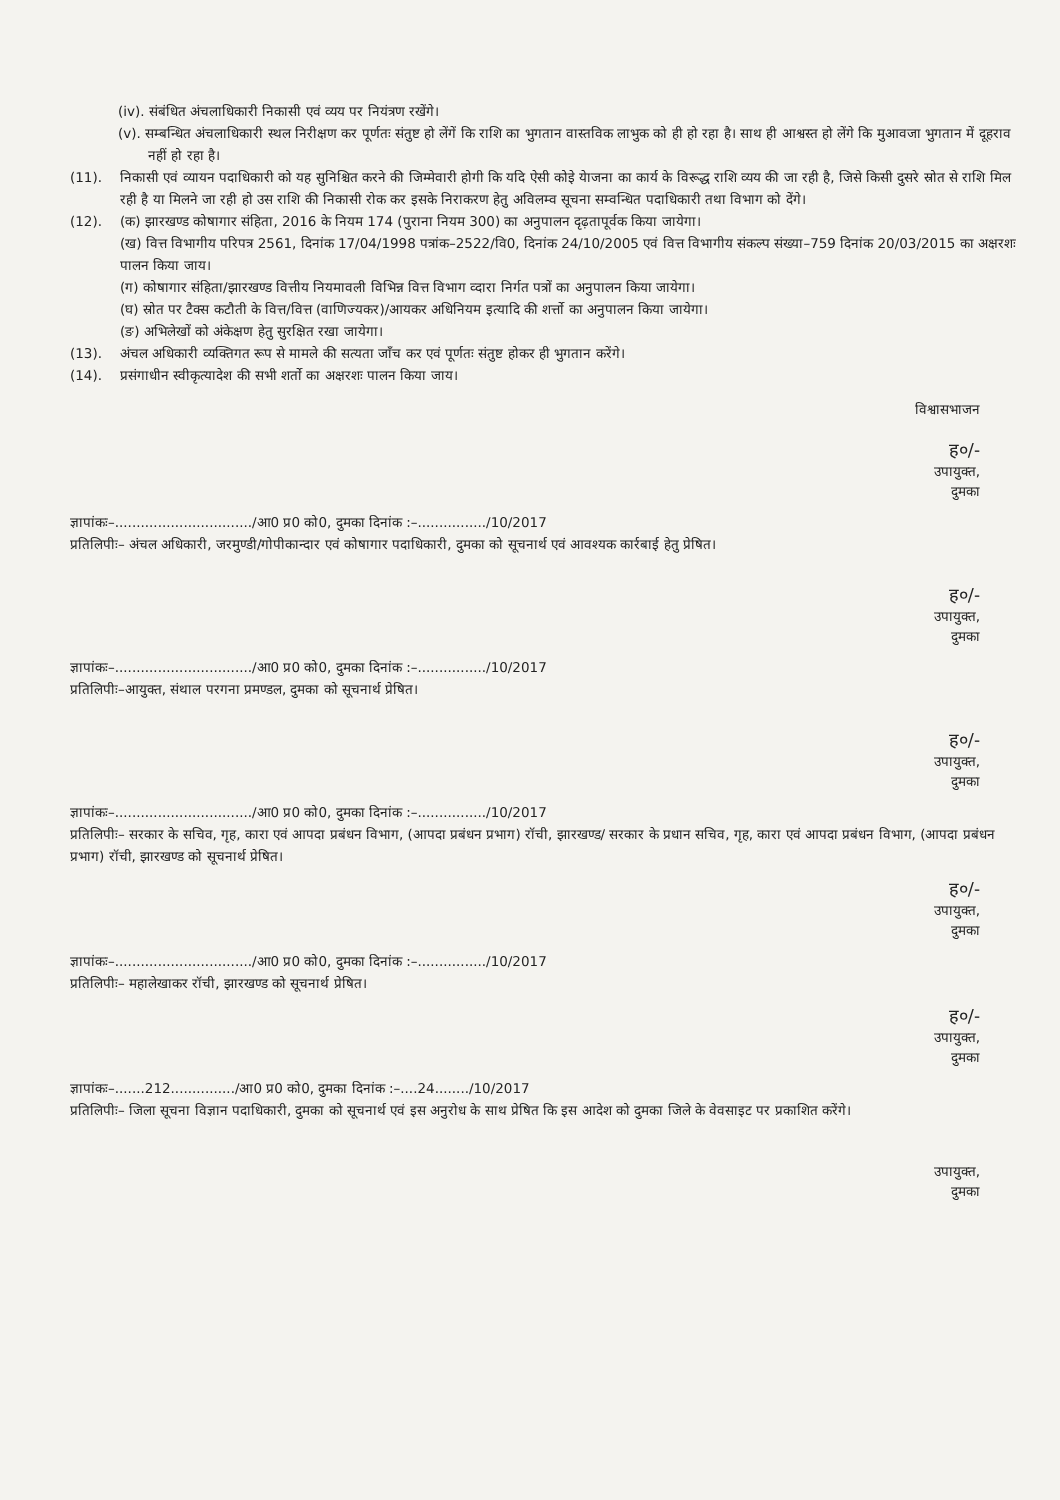(iv). संबंधित अंचलाधिकारी निकासी एवं व्यय पर नियंत्रण रखेंगे।
(v). सम्बन्धित अंचलाधिकारी स्थल निरीक्षण कर पूर्णतः संतुष्ट हो लेंगें कि राशि का भुगतान वास्तविक लाभुक को ही हो रहा है। साथ ही आश्वस्त हो लेंगे कि मुआवजा भुगतान में दूहराव नहीं हो रहा है।
(11). निकासी एवं व्यायन पदाधिकारी को यह सुनिश्चित करने की जिम्मेवारी होगी कि यदि ऐसी कोइे येाजना का कार्य के विरूद्ध राशि व्यय की जा रही है, जिसे किसी दुसरे स्रोत से राशि मिल रही है या मिलने जा रही हो उस राशि की निकासी रोक कर इसके निराकरण हेतु अविलम्व सूचना सम्वन्धित पदाधिकारी तथा विभाग को देंगे।
(12). (क) झारखण्ड कोषागार संहिता, 2016 के नियम 174 (पुराना नियम 300) का अनुपालन दृढ़तापूर्वक किया जायेगा।
(ख) वित्त विभागीय परिपत्र 2561, दिनांक 17/04/1998 पत्रांक–2522/वि0, दिनांक 24/10/2005 एवं वित्त विभागीय संकल्प संख्या–759 दिनांक 20/03/2015 का अक्षरशः पालन किया जाय।
(ग) कोषागार संहिता/झारखण्ड वित्तीय नियमावली विभिन्न वित्त विभाग व्दारा निर्गत पत्रों का अनुपालन किया जायेगा।
(घ) स्रोत पर टैक्स कटौती के वित्त/वित्त (वाणिज्यकर)/आयकर अधिनियम इत्यादि की शर्त्तो का अनुपालन किया जायेगा।
(ङ) अभिलेखों को अंकेक्षण हेतु सुरक्षित रखा जायेगा।
(13). अंचल अधिकारी व्यक्तिगत रूप से मामले की सत्यता जाँच कर एवं पूर्णतः संतुष्ट होकर ही भुगतान करेंगे।
(14). प्रसंगाधीन स्वीकृत्यादेश की सभी शर्तो का अक्षरशः पालन किया जाय।
विश्वासभाजन
ह०/-
उपायुक्त,
दुमका
ज्ञापांकः–................................/आ0 प्र0 को0, दुमका दिनांक :–................/10/2017
प्रतिलिपीः– अंचल अधिकारी, जरमुण्डी/गोपीकान्दार एवं कोषागार पदाधिकारी, दुमका को सूचनार्थ एवं आवश्यक कार्रबाई हेतु प्रेषित।
ह०/-
उपायुक्त,
दुमका
ज्ञापांकः–................................/आ0 प्र0 को0, दुमका दिनांक :–................/10/2017
प्रतिलिपीः–आयुक्त, संथाल परगना प्रमण्डल, दुमका को सूचनार्थ प्रेषित।
ह०/-
उपायुक्त,
दुमका
ज्ञापांकः–................................/आ0 प्र0 को0, दुमका दिनांक :–................/10/2017
प्रतिलिपीः– सरकार के सचिव, गृह, कारा एवं आपदा प्रबंधन विभाग, (आपदा प्रबंधन प्रभाग) रॉची, झारखण्ड/ सरकार के प्रधान सचिव, गृह, कारा एवं आपदा प्रबंधन विभाग, (आपदा प्रबंधन प्रभाग) रॉची, झारखण्ड को सूचनार्थ प्रेषित।
ह०/-
उपायुक्त,
दुमका
ज्ञापांकः–................................/आ0 प्र0 को0, दुमका दिनांक :–................/10/2017
प्रतिलिपीः– महालेखाकर रॉची, झारखण्ड को सूचनार्थ प्रेषित।
ह०/-
उपायुक्त,
दुमका
ज्ञापांकः–.......212.............../आ0 प्र0 को0, दुमका दिनांक :–....24......../10/2017
प्रतिलिपीः– जिला सूचना विज्ञान पदाधिकारी, दुमका को सूचनार्थ एवं इस अनुरोध के साथ प्रेषित कि इस आदेश को दुमका जिले के वेवसाइट पर प्रकाशित करेंगे।
उपायुक्त,
दुमका